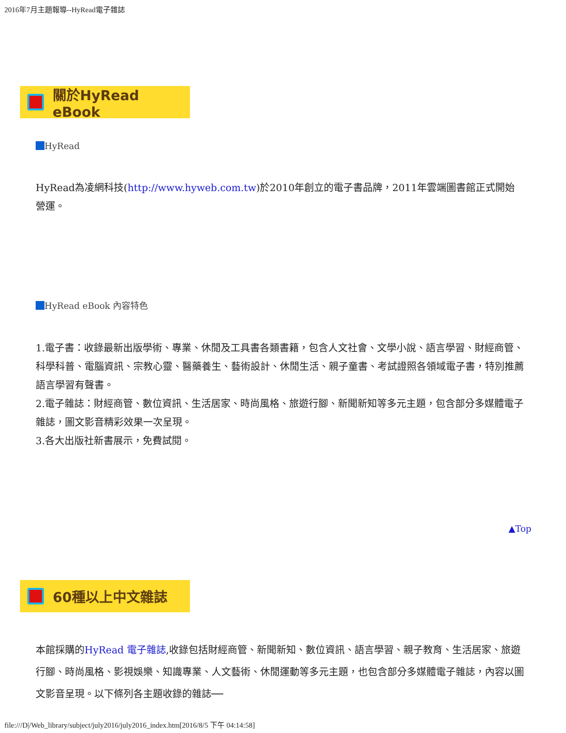2016年7月主題報導--HyRead電子雜誌
關於HyRead eBook
HyRead
HyRead為凌網科技(http://www.hyweb.com.tw)於2010年創立的電子書品牌，2011年雲端圖書館正式開始營運。
HyRead eBook 內容特色
1.電子書：收錄最新出版學術、專業、休閒及工具書各類書籍，包含人文社會、文學小說、語言學習、財經商管、科學科普、電腦資訊、宗教心靈、醫藥養生、藝術設計、休閒生活、親子童書、考試證照各領域電子書，特別推薦語言學習有聲書。
2.電子雜誌：財經商管、數位資訊、生活居家、時尚風格、旅遊行腳、新聞新知等多元主題，包含部分多媒體電子雜誌，圖文影音精彩效果一次呈現。
3.各大出版社新書展示，免費試閱。
▲Top
60種以上中文雜誌
本館採購的HyRead 電子雜誌,收錄包括財經商管、新聞新知、數位資訊、語言學習、親子教育、生活居家、旅遊行腳、時尚風格、影視娛樂、知識專業、人文藝術、休閒運動等多元主題，也包含部分多媒體電子雜誌，內容以圖文影音呈現。以下條列各主題收錄的雜誌──
file:///D|/Web_library/subject/july2016/july2016_index.htm[2016/8/5 下午 04:14:58]